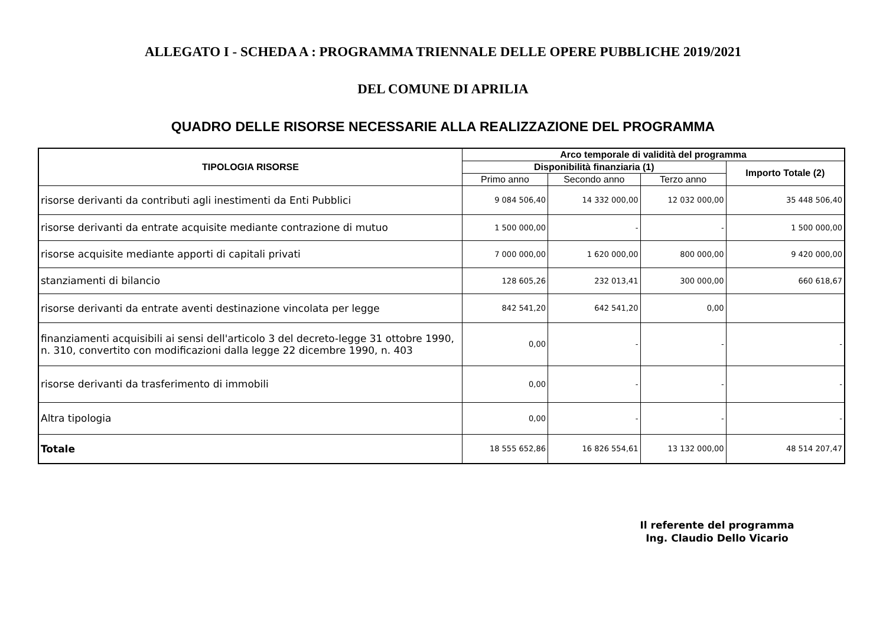ALLEGATO I - SCHEDA A : PROGRAMMA TRIENNALE DELLE OPERE PUBBLICHE 2019/2021
DEL COMUNE DI APRILIA
QUADRO DELLE RISORSE NECESSARIE ALLA REALIZZAZIONE DEL PROGRAMMA
| TIPOLOGIA RISORSE | Arco temporale di validità del programma | | | |
| --- | --- | --- | --- | --- |
| | Disponibilità finanziaria (1) | | | Importo Totale (2) |
| | Primo anno | Secondo anno | Terzo anno | |
| risorse derivanti da contributi agli inestimenti da Enti Pubblici | 9 084 506,40 | 14 332 000,00 | 12 032 000,00 | 35 448 506,40 |
| risorse derivanti da entrate acquisite mediante contrazione di mutuo | 1 500 000,00 | - | - | 1 500 000,00 |
| risorse acquisite mediante apporti di capitali privati | 7 000 000,00 | 1 620 000,00 | 800 000,00 | 9 420 000,00 |
| stanziamenti di bilancio | 128 605,26 | 232 013,41 | 300 000,00 | 660 618,67 |
| risorse derivanti da entrate aventi destinazione vincolata per legge | 842 541,20 | 642 541,20 | 0,00 | |
| finanziamenti acquisibili ai sensi dell'articolo 3 del decreto-legge 31 ottobre 1990, n. 310, convertito con modificazioni dalla legge 22 dicembre 1990, n. 403 | 0,00 | - | - | - |
| risorse derivanti da trasferimento di immobili | 0,00 | - | - | - |
| Altra tipologia | 0,00 | - | - | - |
| Totale | 18 555 652,86 | 16 826 554,61 | 13 132 000,00 | 48 514 207,47 |
Il referente del programma
Ing. Claudio Dello Vicario